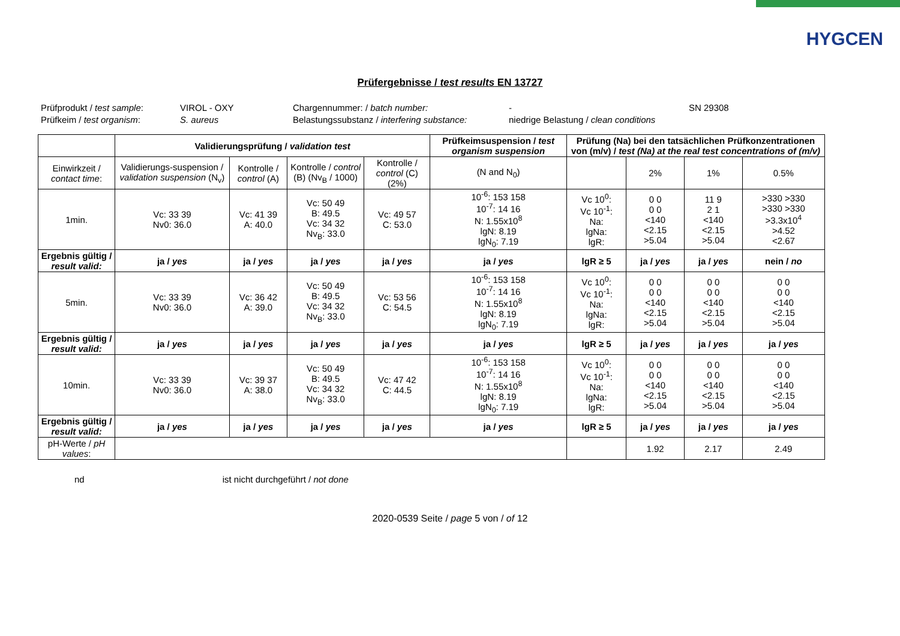HYGCEN
Prüfergebnisse / test results EN 13727
Prüfprodukt / test sample:
VIROL - OXY
Chargennummer: / batch number:
-
SN 29308
Prüfkeim / test organism:
S. aureus
Belastungssubstanz / interfering substance:
niedrige Belastung / clean conditions
| | Validierungsprüfung / validation test | | | | Prüfkeimsuspension / test organism suspension | Prüfung (Na) bei den tatsächlichen Prüfkonzentrationen von (m/v) / test (Na) at the real test concentrations of (m/v) | | | |
| --- | --- | --- | --- | --- | --- | --- | --- | --- | --- |
| Einwirkzeit / contact time : | Validierungs-suspension / validation suspension (N<sub>v</sub>) | Kontrolle / control (A) | Kontrolle / control (B) (Nv<sub>B</sub> / 1000) | Kontrolle / control (C) (2%) | (N and N<sub>0</sub>) | | 2% | 1% | 0.5% |
| 1min. | Vc: 33 39 Nv0: 36.0 | Vc: 41 39 A: 40.0 | Vc: 50 49 B: 49.5 Vc: 34 32 Nv<sub>B</sub>: 33.0 | Vc: 49 57 C: 53.0 | 10<sup>-6</sup>: 153 158 10<sup>-7</sup>: 14 16 N: 1.55x10<sup>8</sup> lgN: 8.19 lgN<sub>0</sub>: 7.19 | Vc 10<sup>0</sup>: Vc 10<sup>-1</sup>: Na: lgNa: lgR: | 0 0 0 0 <140 <2.15 >5.04 | 11 9 2 1 <140 <2.15 >5.04 | >330 >330 >330 >330 >3.3x10<sup>4</sup> >4.52 <2.67 |
| Ergebnis gültig / result valid: | ja / yes | ja / yes | ja / yes | ja / yes | ja / yes | lgR ≥ 5 | ja / yes | ja / yes | nein / no |
| 5min. | Vc: 33 39 Nv0: 36.0 | Vc: 36 42 A: 39.0 | Vc: 50 49 B: 49.5 Vc: 34 32 Nv<sub>B</sub>: 33.0 | Vc: 53 56 C: 54.5 | 10<sup>-6</sup>: 153 158 10<sup>-7</sup>: 14 16 N: 1.55x10<sup>8</sup> lgN: 8.19 lgN<sub>0</sub>: 7.19 | Vc 10<sup>0</sup>: Vc 10<sup>-1</sup>: Na: lgNa: lgR: | 0 0 0 0 <140 <2.15 >5.04 | 0 0 0 0 <140 <2.15 >5.04 | 0 0 0 0 <140 <2.15 >5.04 |
| Ergebnis gültig / result valid: | ja / yes | ja / yes | ja / yes | ja / yes | ja / yes | lgR ≥ 5 | ja / yes | ja / yes | ja / yes |
| 10min. | Vc: 33 39 Nv0: 36.0 | Vc: 39 37 A: 38.0 | Vc: 50 49 B: 49.5 Vc: 34 32 Nv<sub>B</sub>: 33.0 | Vc: 47 42 C: 44.5 | 10<sup>-6</sup>: 153 158 10<sup>-7</sup>: 14 16 N: 1.55x10<sup>8</sup> lgN: 8.19 lgN<sub>0</sub>: 7.19 | Vc 10<sup>0</sup>: Vc 10<sup>-1</sup>: Na: lgNa: lgR: | 0 0 0 0 <140 <2.15 >5.04 | 0 0 0 0 <140 <2.15 >5.04 | 0 0 0 0 <140 <2.15 >5.04 |
| Ergebnis gültig / result valid: | ja / yes | ja / yes | ja / yes | ja / yes | ja / yes | lgR ≥ 5 | ja / yes | ja / yes | ja / yes |
| pH-Werte / pH values : | | | | | | | 1.92 | 2.17 | 2.49 |
nd ist nicht durchgeführt / not done
2020-0539 Seite / page 5 von / of 12